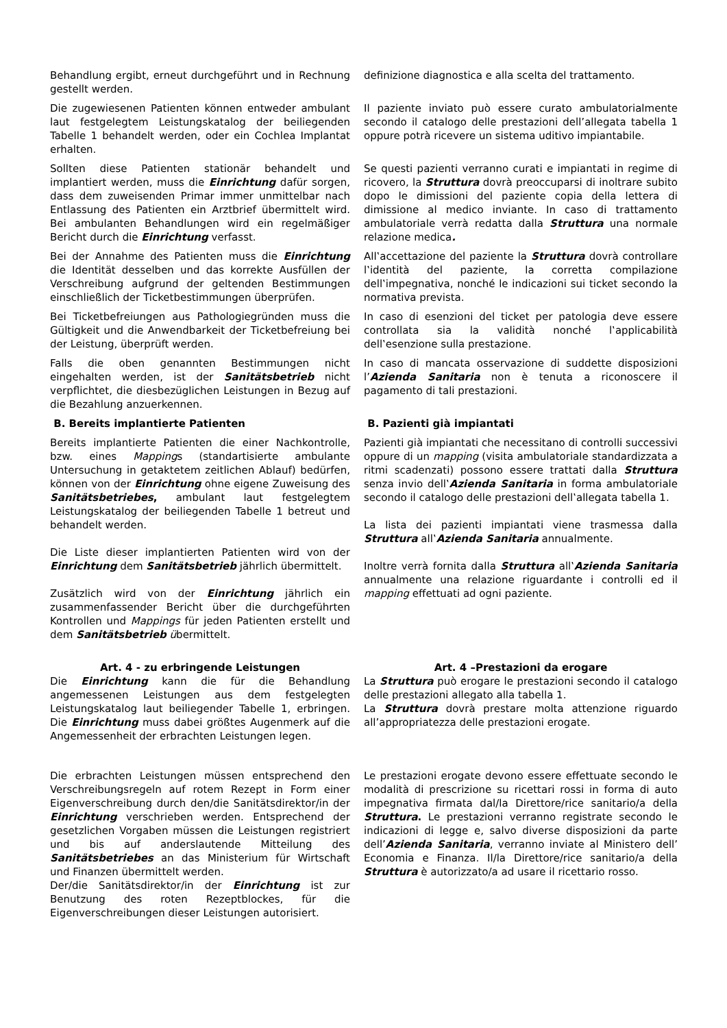| Behandlung ergibt, erneut durchgeführt und in Rechnung gestellt werden. | definizione diagnostica e alla scelta del trattamento. |
| Die zugewiesenen Patienten können entweder ambulant laut festgelegtem Leistungskatalog der beiliegenden Tabelle 1 behandelt werden, oder ein Cochlea Implantat erhalten. | Il paziente inviato può essere curato ambulatorialmente secondo il catalogo delle prestazioni dell’allegata tabella 1 oppure potrà ricevere un sistema uditivo impiantabile. |
| Sollten diese Patienten stationär behandelt und implantiert werden, muss die Einrichtung dafür sorgen, dass dem zuweisenden Primar immer unmittelbar nach Entlassung des Patienten ein Arztbrief übermittelt wird. Bei ambulanten Behandlungen wird ein regelmäßiger Bericht durch die Einrichtung verfasst. | Se questi pazienti verranno curati e impiantati in regime di ricovero, la Struttura dovrà preoccuparsi di inoltrare subito dopo le dimissioni del paziente copia della lettera di dimissione al medico inviante. In caso di trattamento ambulatoriale verrà redatta dalla Struttura una normale relazione medica . |
| Bei der Annahme des Patienten muss die Einrichtung die Identität desselben und das korrekte Ausfüllen der Verschreibung aufgrund der geltenden Bestimmungen einschließlich der Ticketbestimmungen überprüfen. | All‛accettazione del paziente la Struttura dovrà controllare l‛identità del paziente, la corretta compilazione dell‛impegnativa, nonché le indicazioni sui ticket secondo la normativa prevista. |
| Bei Ticketbefreiungen aus Pathologiegründen muss die Gültigkeit und die Anwendbarkeit der Ticketbefreiung bei der Leistung, überprüft werden. | In caso di esenzioni del ticket per patologia deve essere controllata sia la validità nonché l‛applicabilità dell‛esenzione sulla prestazione. |
| Falls die oben genannten Bestimmungen nicht eingehalten werden, ist der Sanitätsbetrieb nicht verpflichtet, die diesbezüglichen Leistungen in Bezug auf die Bezahlung anzuerkennen. | In caso di mancata osservazione di suddette disposizioni l’ Azienda Sanitaria non è tenuta a riconoscere il pagamento di tali prestazioni. |
| B. Bereits implantierte Patienten | B. Pazienti già impiantati |
| Bereits implantierte Patienten die einer Nachkontrolle, bzw. eines Mapping s (standartisierte ambulante Untersuchung in getaktetem zeitlichen Ablauf) bedürfen, können von der Einrichtung ohne eigene Zuweisung des Sanitätsbetriebes , ambulant laut festgelegtem Leistungskatalog der beiliegenden Tabelle 1 betreut und behandelt werden. Die Liste dieser implantierten Patienten wird von der Einrichtung dem Sanitätsbetrieb jährlich übermittelt. Zusätzlich wird von der Einrichtung jährlich ein zusammenfassender Bericht über die durchgeführten Kontrollen und Mappings für jeden Patienten erstellt und dem Sanitätsbetrieb ü bermittelt. | Pazienti già impiantati che necessitano di controlli successivi oppure di un mapping (visita ambulatoriale standardizzata a ritmi scadenzati) possono essere trattati dalla Struttura senza invio dell‛ Azienda Sanitaria in forma ambulatoriale secondo il catalogo delle prestazioni dell‛allegata tabella 1. La lista dei pazienti impiantati viene trasmessa dalla Struttura all‛ Azienda Sanitaria annualmente. Inoltre verrà fornita dalla Struttura all‛ Azienda Sanitaria annualmente una relazione riguardante i controlli ed il mapping effettuati ad ogni paziente. |
| Art. 4 - zu erbringende Leistungen Die Einrichtung kann die für die Behandlung angemessenen Leistungen aus dem festgelegten Leistungskatalog laut beiliegender Tabelle 1, erbringen. Die Einrichtung muss dabei größtes Augenmerk auf die Angemessenheit der erbrachten Leistungen legen. | Art. 4 –Prestazioni da erogare La Struttura può erogare le prestazioni secondo il catalogo delle prestazioni allegato alla tabella 1. La Struttura dovrà prestare molta attenzione riguardo all’appropriatezza delle prestazioni erogate. |
| Die erbrachten Leistungen müssen entsprechend den Verschreibungsregeln auf rotem Rezept in Form einer Eigenverschreibung durch den/die Sanitätsdirektor/in der Einrichtung verschrieben werden. Entsprechend der gesetzlichen Vorgaben müssen die Leistungen registriert und bis auf anderslautende Mitteilung des Sanitätsbetriebes an das Ministerium für Wirtschaft und Finanzen übermittelt werden. Der/die Sanitätsdirektor/in der Einrichtung ist zur Benutzung des roten Rezeptblockes, für die Eigenverschreibungen dieser Leistungen autorisiert. | Le prestazioni erogate devono essere effettuate secondo le modalità di prescrizione su ricettari rossi in forma di auto impegnativa firmata dal/la Direttore/rice sanitario/a della Struttura . Le prestazioni verranno registrate secondo le indicazioni di legge e, salvo diverse disposizioni da parte dell’ Azienda Sanitaria , verranno inviate al Ministero dell’ Economia e Finanza. Il/la Direttore/rice sanitario/a della Struttura è autorizzato/a ad usare il ricettario rosso. |